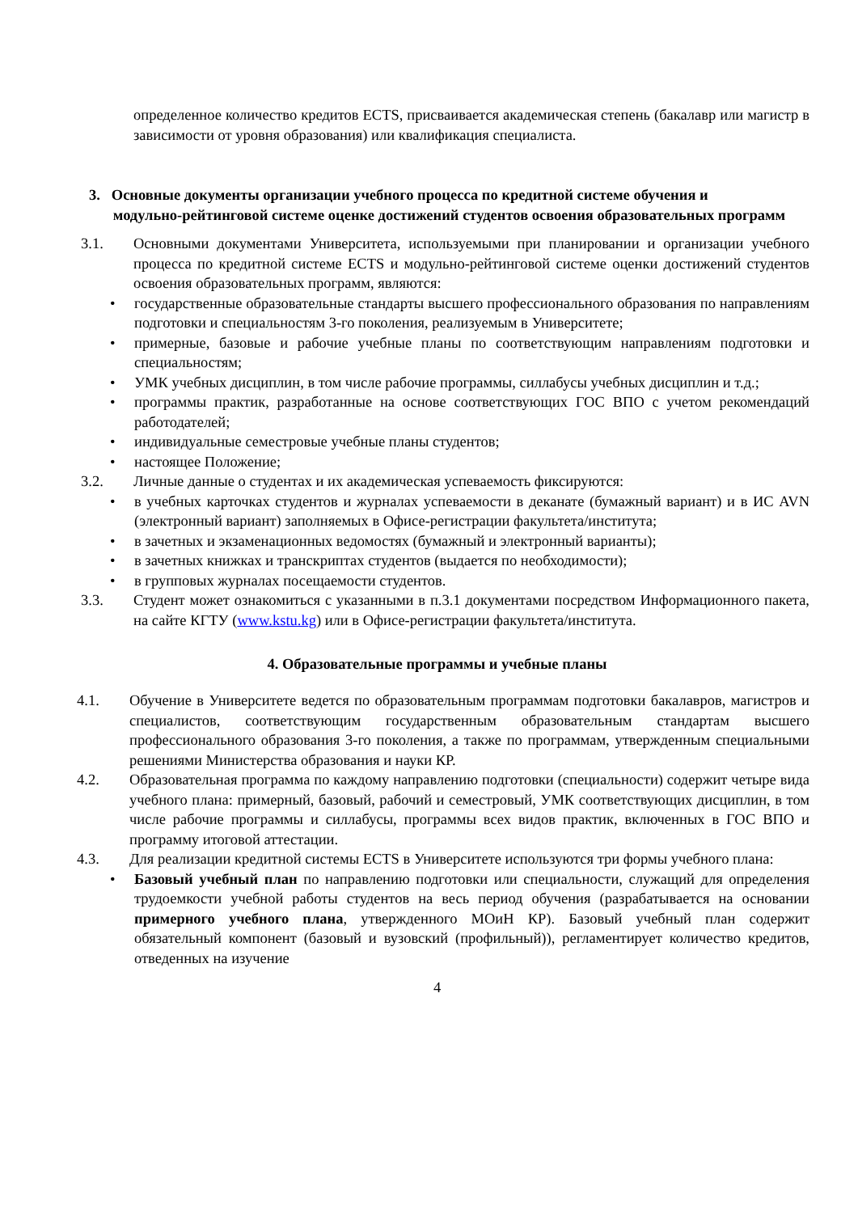определенное количество кредитов ECTS, присваивается академическая степень (бакалавр или магистр в зависимости от уровня образования) или квалификация специалиста.
3. Основные документы организации учебного процесса по кредитной системе обучения и
модульно-рейтинговой системе оценке достижений студентов освоения образовательных программ
3.1. Основными документами Университета, используемыми при планировании и организации учебного процесса по кредитной системе ECTS и модульно-рейтинговой системе оценки достижений студентов освоения образовательных программ, являются:
• государственные образовательные стандарты высшего профессионального образования по направлениям подготовки и специальностям 3-го поколения, реализуемым в Университете;
• примерные, базовые и рабочие учебные планы по соответствующим направлениям подготовки и специальностям;
• УМК учебных дисциплин, в том числе рабочие программы, силлабусы учебных дисциплин и т.д.;
• программы практик, разработанные на основе соответствующих ГОС ВПО с учетом рекомендаций работодателей;
• индивидуальные семестровые учебные планы студентов;
• настоящее Положение;
3.2. Личные данные о студентах и их академическая успеваемость фиксируются:
• в учебных карточках студентов и журналах успеваемости в деканате (бумажный вариант) и в ИС AVN (электронный вариант) заполняемых в Офисе-регистрации факультета/института;
• в зачетных и экзаменационных ведомостях (бумажный и электронный варианты);
• в зачетных книжках и транскриптах студентов (выдается по необходимости);
• в групповых журналах посещаемости студентов.
3.3. Студент может ознакомиться с указанными в п.3.1 документами посредством Информационного пакета, на сайте КГТУ (www.kstu.kg) или в Офисе-регистрации факультета/института.
4. Образовательные программы и учебные планы
4.1. Обучение в Университете ведется по образовательным программам подготовки бакалавров, магистров и специалистов, соответствующим государственным образовательным стандартам высшего профессионального образования 3-го поколения, а также по программам, утвержденным специальными решениями Министерства образования и науки КР.
4.2. Образовательная программа по каждому направлению подготовки (специальности) содержит четыре вида учебного плана: примерный, базовый, рабочий и семестровый, УМК соответствующих дисциплин, в том числе рабочие программы и силлабусы, программы всех видов практик, включенных в ГОС ВПО и программу итоговой аттестации.
4.3. Для реализации кредитной системы ECTS в Университете используются три формы учебного плана:
• Базовый учебный план по направлению подготовки или специальности, служащий для определения трудоемкости учебной работы студентов на весь период обучения (разрабатывается на основании примерного учебного плана, утвержденного МОиН КР). Базовый учебный план содержит обязательный компонент (базовый и вузовский (профильный)), регламентирует количество кредитов, отведенных на изучение
4